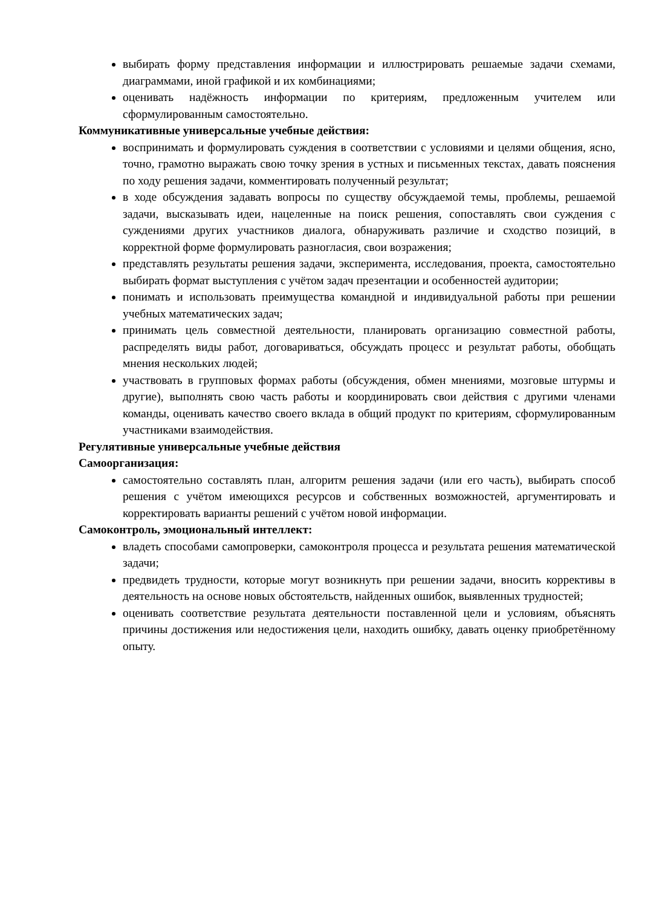выбирать форму представления информации и иллюстрировать решаемые задачи схемами, диаграммами, иной графикой и их комбинациями;
оценивать надёжность информации по критериям, предложенным учителем или сформулированным самостоятельно.
Коммуникативные универсальные учебные действия:
воспринимать и формулировать суждения в соответствии с условиями и целями общения, ясно, точно, грамотно выражать свою точку зрения в устных и письменных текстах, давать пояснения по ходу решения задачи, комментировать полученный результат;
в ходе обсуждения задавать вопросы по существу обсуждаемой темы, проблемы, решаемой задачи, высказывать идеи, нацеленные на поиск решения, сопоставлять свои суждения с суждениями других участников диалога, обнаруживать различие и сходство позиций, в корректной форме формулировать разногласия, свои возражения;
представлять результаты решения задачи, эксперимента, исследования, проекта, самостоятельно выбирать формат выступления с учётом задач презентации и особенностей аудитории;
понимать и использовать преимущества командной и индивидуальной работы при решении учебных математических задач;
принимать цель совместной деятельности, планировать организацию совместной работы, распределять виды работ, договариваться, обсуждать процесс и результат работы, обобщать мнения нескольких людей;
участвовать в групповых формах работы (обсуждения, обмен мнениями, мозговые штурмы и другие), выполнять свою часть работы и координировать свои действия с другими членами команды, оценивать качество своего вклада в общий продукт по критериям, сформулированным участниками взаимодействия.
Регулятивные универсальные учебные действия
Самоорганизация:
самостоятельно составлять план, алгоритм решения задачи (или его часть), выбирать способ решения с учётом имеющихся ресурсов и собственных возможностей, аргументировать и корректировать варианты решений с учётом новой информации.
Самоконтроль, эмоциональный интеллект:
владеть способами самопроверки, самоконтроля процесса и результата решения математической задачи;
предвидеть трудности, которые могут возникнуть при решении задачи, вносить коррективы в деятельность на основе новых обстоятельств, найденных ошибок, выявленных трудностей;
оценивать соответствие результата деятельности поставленной цели и условиям, объяснять причины достижения или недостижения цели, находить ошибку, давать оценку приобретённому опыту.